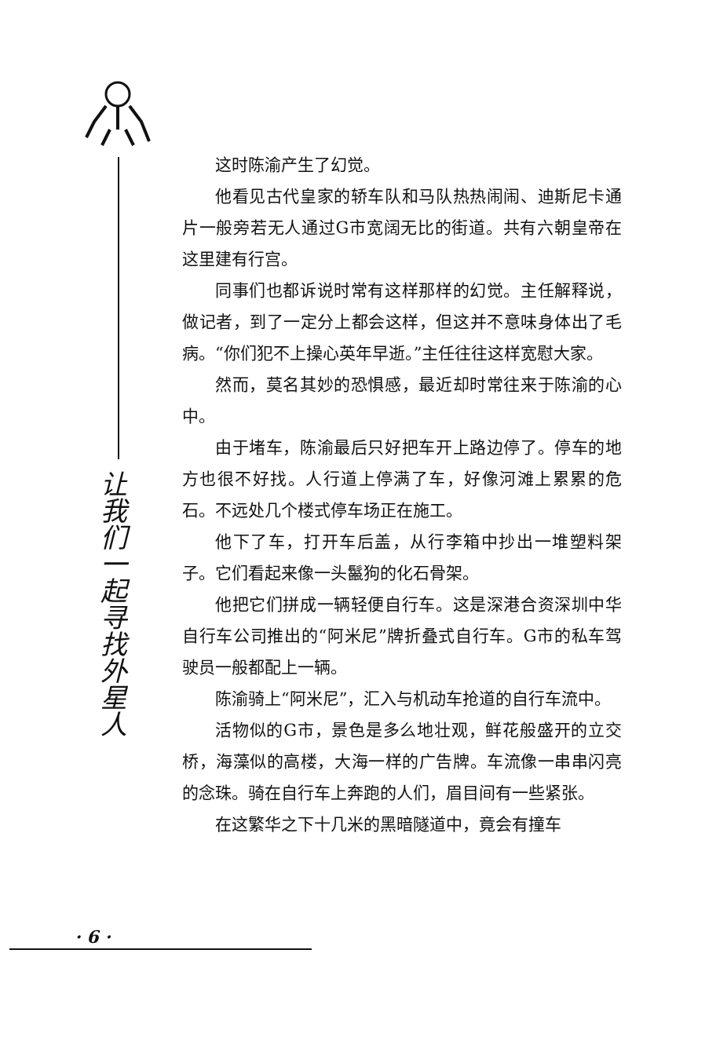让
我
们
一
起
寻
找
外
星
人
这时陈渝产生了幻觉。
他看见古代皇家的轿车队和马队热热闹闹、迪斯尼卡通片一般旁若无人通过G市宽阔无比的街道。共有六朝皇帝在这里建有行宫。
同事们也都诉说时常有这样那样的幻觉。主任解释说，做记者，到了一定分上都会这样，但这并不意味身体出了毛病。“你们犯不上操心英年早逝。”主任往往这样宽慰大家。
然而，莫名其妙的恐惧感，最近却时常往来于陈渝的心中。
由于堵车，陈渝最后只好把车开上路边停了。停车的地方也很不好找。人行道上停满了车，好像河滩上累累的危石。不远处几个楼式停车场正在施工。
他下了车，打开车后盖，从行李箱中抄出一堆塑料架子。它们看起来像一头鬣狗的化石骨架。
他把它们拼成一辆轻便自行车。这是深港合资深圳中华自行车公司推出的“阿米尼”牌折叠式自行车。G市的私车驾驶员一般都配上一辆。
陈渝骑上“阿米尼”，汇入与机动车抢道的自行车流中。
活物似的G市，景色是多么地壮观，鲜花般盛开的立交桥，海藻似的高楼，大海一样的广告牌。车流像一串串闪亮的念珠。骑在自行车上奔跑的人们，眉目间有一些紧张。
在这繁华之下十几米的黑暗隧道中，竟会有撞车
· 6 ·